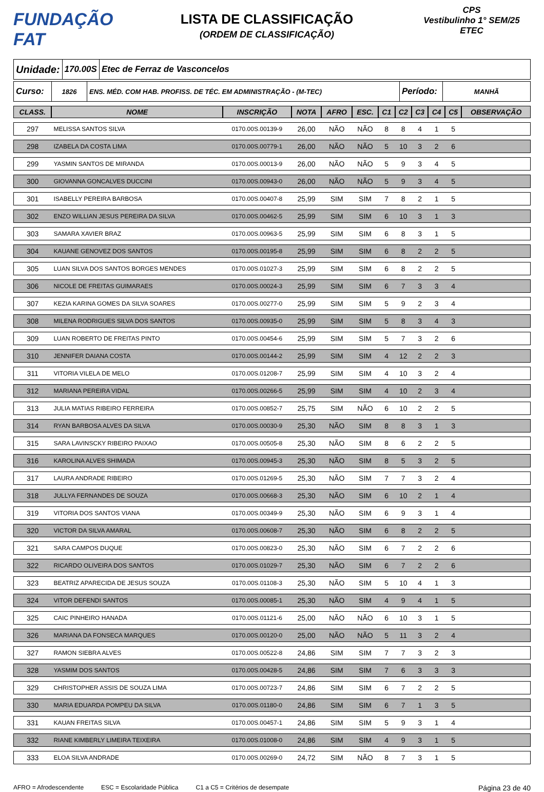FUNDAÇÃO FAT
LISTA DE CLASSIFICAÇÃO
(ORDEM DE CLASSIFICAÇÃO)
CPS
Vestibulinho 1° SEM/25
ETEC
Unidade:
170.00S Etec de Ferraz de Vasconcelos
Curso:
1826 ENS. MÉD. COM HAB. PROFISS. DE TÉC. EM ADMINISTRAÇÃO - (M-TEC)
Período:
MANHÃ
| CLASS. | NOME | INSCRIÇÃO | NOTA | AFRO | ESC. | C1 | C2 | C3 | C4 | C5 | OBSERVAÇÃO |
| --- | --- | --- | --- | --- | --- | --- | --- | --- | --- | --- | --- |
| 297 | MELISSA SANTOS SILVA | 0170.00S.00139-9 | 26,00 | NÃO | NÃO | 8 | 8 | 4 | 1 | 5 | |
| 298 | IZABELA DA COSTA LIMA | 0170.00S.00779-1 | 26,00 | NÃO | NÃO | 5 | 10 | 3 | 2 | 6 | |
| 299 | YASMIN SANTOS DE MIRANDA | 0170.00S.00013-9 | 26,00 | NÃO | NÃO | 5 | 9 | 3 | 4 | 5 | |
| 300 | GIOVANNA GONCALVES DUCCINI | 0170.00S.00943-0 | 26,00 | NÃO | NÃO | 5 | 9 | 3 | 4 | 5 | |
| 301 | ISABELLY PEREIRA BARBOSA | 0170.00S.00407-8 | 25,99 | SIM | SIM | 7 | 8 | 2 | 1 | 5 | |
| 302 | ENZO WILLIAN JESUS PEREIRA DA SILVA | 0170.00S.00462-5 | 25,99 | SIM | SIM | 6 | 10 | 3 | 1 | 3 | |
| 303 | SAMARA XAVIER BRAZ | 0170.00S.00963-5 | 25,99 | SIM | SIM | 6 | 8 | 3 | 1 | 5 | |
| 304 | KAUANE GENOVEZ DOS SANTOS | 0170.00S.00195-8 | 25,99 | SIM | SIM | 6 | 8 | 2 | 2 | 5 | |
| 305 | LUAN SILVA DOS SANTOS BORGES MENDES | 0170.00S.01027-3 | 25,99 | SIM | SIM | 6 | 8 | 2 | 2 | 5 | |
| 306 | NICOLE DE FREITAS GUIMARAES | 0170.00S.00024-3 | 25,99 | SIM | SIM | 6 | 7 | 3 | 3 | 4 | |
| 307 | KEZIA KARINA GOMES DA SILVA SOARES | 0170.00S.00277-0 | 25,99 | SIM | SIM | 5 | 9 | 2 | 3 | 4 | |
| 308 | MILENA RODRIGUES SILVA DOS SANTOS | 0170.00S.00935-0 | 25,99 | SIM | SIM | 5 | 8 | 3 | 4 | 3 | |
| 309 | LUAN ROBERTO DE FREITAS PINTO | 0170.00S.00454-6 | 25,99 | SIM | SIM | 5 | 7 | 3 | 2 | 6 | |
| 310 | JENNIFER DAIANA COSTA | 0170.00S.00144-2 | 25,99 | SIM | SIM | 4 | 12 | 2 | 2 | 3 | |
| 311 | VITORIA VILELA DE MELO | 0170.00S.01208-7 | 25,99 | SIM | SIM | 4 | 10 | 3 | 2 | 4 | |
| 312 | MARIANA PEREIRA VIDAL | 0170.00S.00266-5 | 25,99 | SIM | SIM | 4 | 10 | 2 | 3 | 4 | |
| 313 | JULIA MATIAS RIBEIRO FERREIRA | 0170.00S.00852-7 | 25,75 | SIM | NÃO | 6 | 10 | 2 | 2 | 5 | |
| 314 | RYAN BARBOSA ALVES DA SILVA | 0170.00S.00030-9 | 25,30 | NÃO | SIM | 8 | 8 | 3 | 1 | 3 | |
| 315 | SARA LAVINSCKY RIBEIRO PAIXAO | 0170.00S.00505-8 | 25,30 | NÃO | SIM | 8 | 6 | 2 | 2 | 5 | |
| 316 | KAROLINA ALVES SHIMADA | 0170.00S.00945-3 | 25,30 | NÃO | SIM | 8 | 5 | 3 | 2 | 5 | |
| 317 | LAURA ANDRADE RIBEIRO | 0170.00S.01269-5 | 25,30 | NÃO | SIM | 7 | 7 | 3 | 2 | 4 | |
| 318 | JULLYA FERNANDES DE SOUZA | 0170.00S.00668-3 | 25,30 | NÃO | SIM | 6 | 10 | 2 | 1 | 4 | |
| 319 | VITORIA DOS SANTOS VIANA | 0170.00S.00349-9 | 25,30 | NÃO | SIM | 6 | 9 | 3 | 1 | 4 | |
| 320 | VICTOR DA SILVA AMARAL | 0170.00S.00608-7 | 25,30 | NÃO | SIM | 6 | 8 | 2 | 2 | 5 | |
| 321 | SARA CAMPOS DUQUE | 0170.00S.00823-0 | 25,30 | NÃO | SIM | 6 | 7 | 2 | 2 | 6 | |
| 322 | RICARDO OLIVEIRA DOS SANTOS | 0170.00S.01029-7 | 25,30 | NÃO | SIM | 6 | 7 | 2 | 2 | 6 | |
| 323 | BEATRIZ APARECIDA DE JESUS SOUZA | 0170.00S.01108-3 | 25,30 | NÃO | SIM | 5 | 10 | 4 | 1 | 3 | |
| 324 | VITOR DEFENDI SANTOS | 0170.00S.00085-1 | 25,30 | NÃO | SIM | 4 | 9 | 4 | 1 | 5 | |
| 325 | CAIC PINHEIRO HANADA | 0170.00S.01121-6 | 25,00 | NÃO | NÃO | 6 | 10 | 3 | 1 | 5 | |
| 326 | MARIANA DA FONSECA MARQUES | 0170.00S.00120-0 | 25,00 | NÃO | NÃO | 5 | 11 | 3 | 2 | 4 | |
| 327 | RAMON SIEBRA ALVES | 0170.00S.00522-8 | 24,86 | SIM | SIM | 7 | 7 | 3 | 2 | 3 | |
| 328 | YASMIM DOS SANTOS | 0170.00S.00428-5 | 24,86 | SIM | SIM | 7 | 6 | 3 | 3 | 3 | |
| 329 | CHRISTOPHER ASSIS DE SOUZA LIMA | 0170.00S.00723-7 | 24,86 | SIM | SIM | 6 | 7 | 2 | 2 | 5 | |
| 330 | MARIA EDUARDA POMPEU DA SILVA | 0170.00S.01180-0 | 24,86 | SIM | SIM | 6 | 7 | 1 | 3 | 5 | |
| 331 | KAUAN FREITAS SILVA | 0170.00S.00457-1 | 24,86 | SIM | SIM | 5 | 9 | 3 | 1 | 4 | |
| 332 | RIANE KIMBERLY LIMEIRA TEIXEIRA | 0170.00S.01008-0 | 24,86 | SIM | SIM | 4 | 9 | 3 | 1 | 5 | |
| 333 | ELOA SILVA ANDRADE | 0170.00S.00269-0 | 24,72 | SIM | NÃO | 8 | 7 | 3 | 1 | 5 | |
AFRO = Afrodescendente ESC = Escolaridade Pública C1 a C5 = Critérios de desempate Página 23 de 40